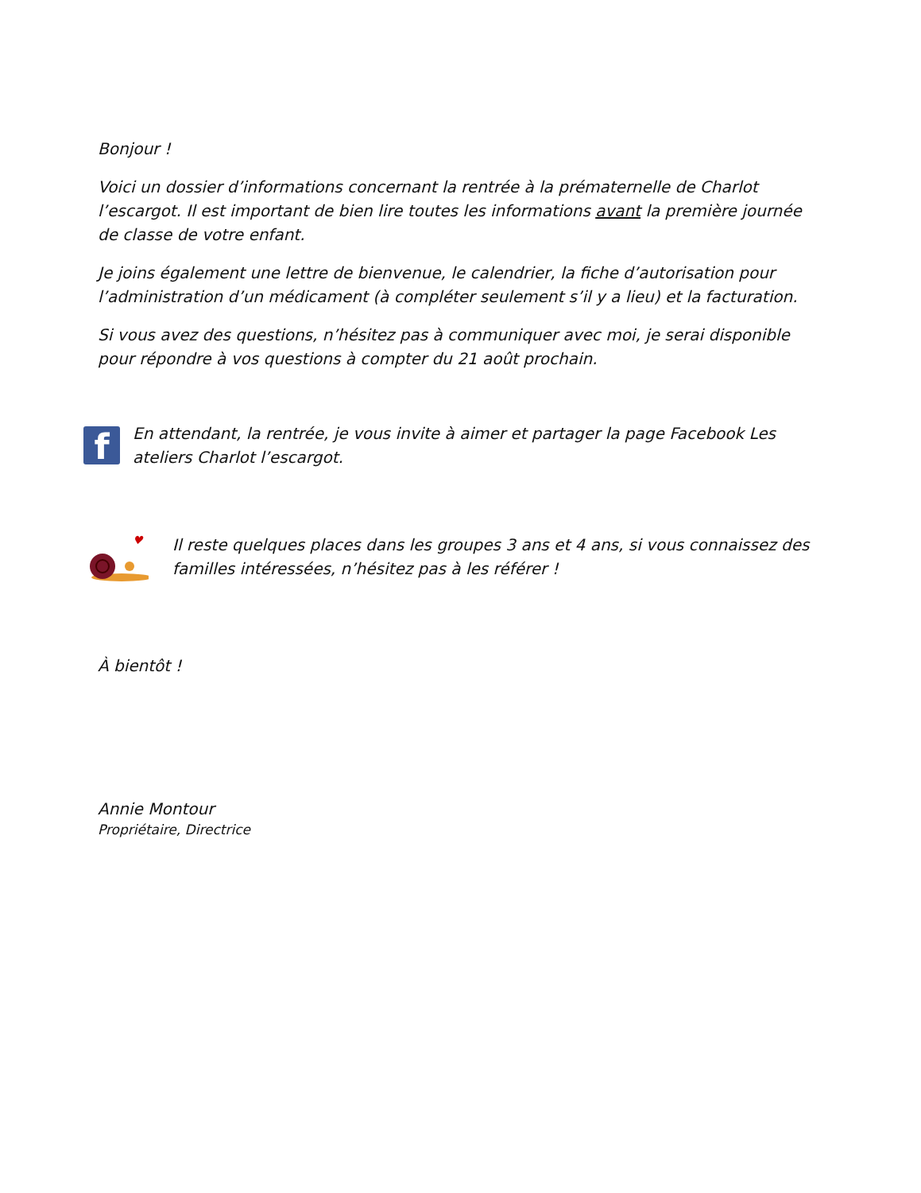Bonjour !
Voici un dossier d’informations concernant la rentrée à la prématernelle de Charlot l’escargot. Il est important de bien lire toutes les informations avant la première journée de classe de votre enfant.
Je joins également une lettre de bienvenue, le calendrier, la fiche d’autorisation pour l’administration d’un médicament (à compléter seulement s’il y a lieu) et la facturation.
Si vous avez des questions, n’hésitez pas à communiquer avec moi, je serai disponible pour répondre à vos questions à compter du 21 août prochain.
f
En attendant, la rentrée, je vous invite à aimer et partager la page Facebook Les ateliers Charlot l’escargot.
♥
Il reste quelques places dans les groupes 3 ans et 4 ans, si vous connaissez des familles intéressées, n’hésitez pas à les référer !
À bientôt !
Annie Montour
Propriétaire, Directrice